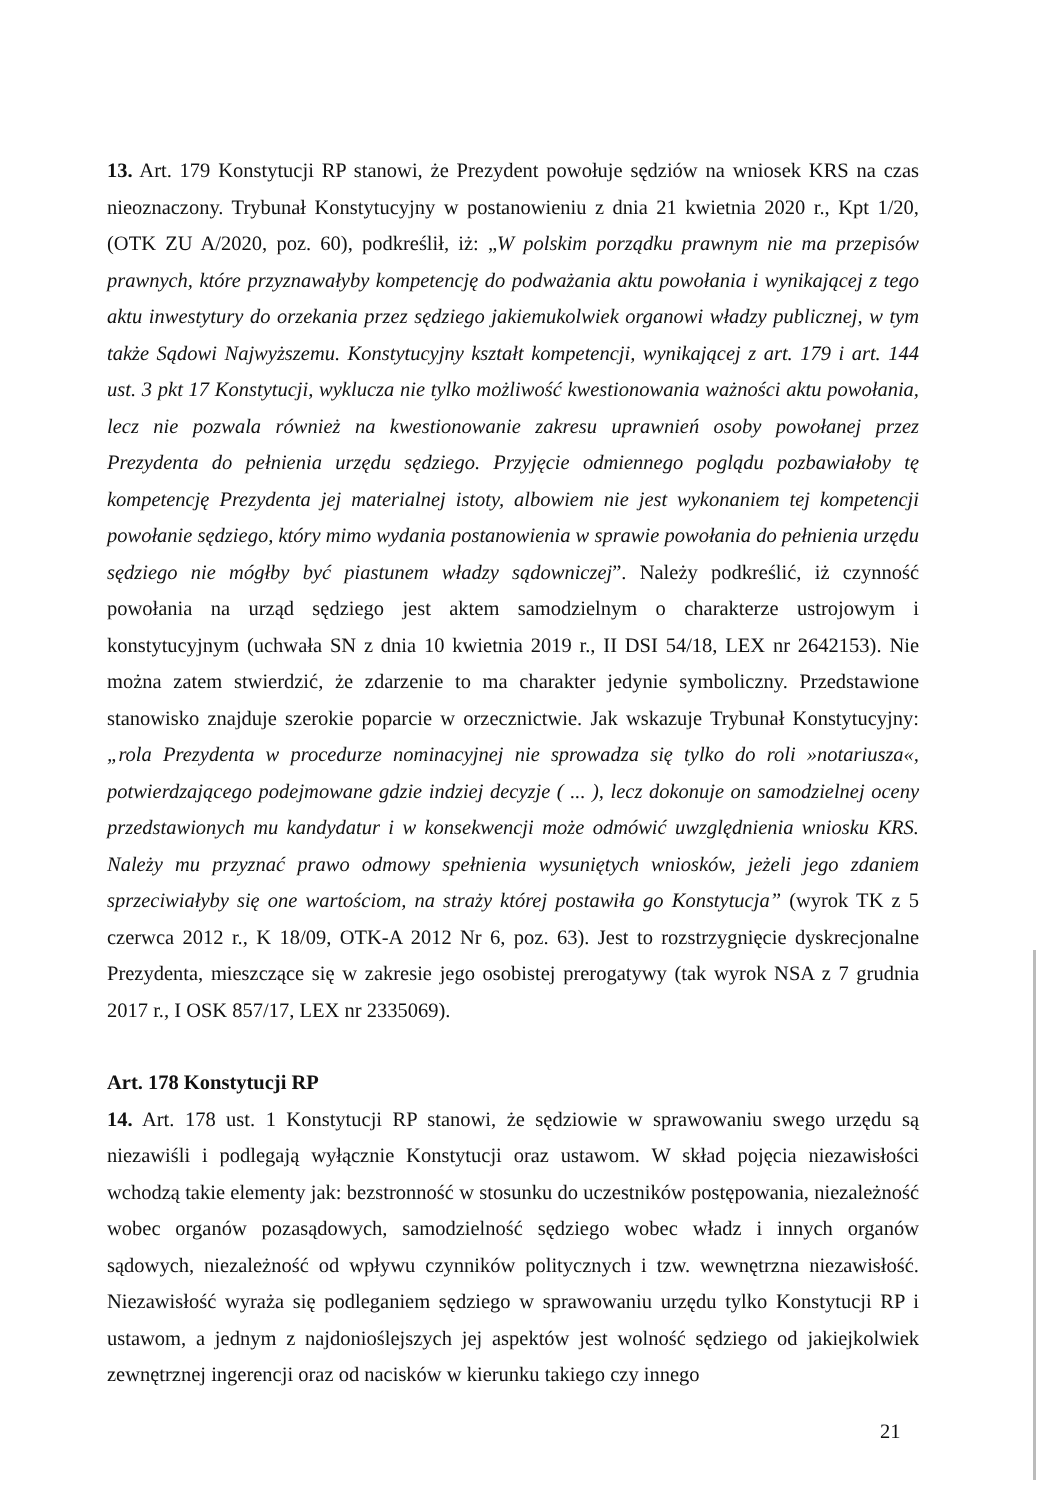13. Art. 179 Konstytucji RP stanowi, że Prezydent powołuje sędziów na wniosek KRS na czas nieoznaczony. Trybunał Konstytucyjny w postanowieniu z dnia 21 kwietnia 2020 r., Kpt 1/20, (OTK ZU A/2020, poz. 60), podkreślił, iż: „W polskim porządku prawnym nie ma przepisów prawnych, które przyznawałyby kompetencję do podważania aktu powołania i wynikającej z tego aktu inwestytury do orzekania przez sędziego jakiemukolwiek organowi władzy publicznej, w tym także Sądowi Najwyższemu. Konstytucyjny kształt kompetencji, wynikającej z art. 179 i art. 144 ust. 3 pkt 17 Konstytucji, wyklucza nie tylko możliwość kwestionowania ważności aktu powołania, lecz nie pozwala również na kwestionowanie zakresu uprawnień osoby powołanej przez Prezydenta do pełnienia urzędu sędziego. Przyjęcie odmiennego poglądu pozbawiałoby tę kompetencję Prezydenta jej materialnej istoty, albowiem nie jest wykonaniem tej kompetencji powołanie sędziego, który mimo wydania postanowienia w sprawie powołania do pełnienia urzędu sędziego nie mógłby być piastunem władzy sądowniczej”. Należy podkreślić, iż czynność powołania na urząd sędziego jest aktem samodzielnym o charakterze ustrojowym i konstytucyjnym (uchwała SN z dnia 10 kwietnia 2019 r., II DSI 54/18, LEX nr 2642153). Nie można zatem stwierdzić, że zdarzenie to ma charakter jedynie symboliczny. Przedstawione stanowisko znajduje szerokie poparcie w orzecznictwie. Jak wskazuje Trybunał Konstytucyjny: „rola Prezydenta w procedurze nominacyjnej nie sprowadza się tylko do roli »notariusza«, potwierdzającego podejmowane gdzie indziej decyzje ( ... ), lecz dokonuje on samodzielnej oceny przedstawionych mu kandydatur i w konsekwencji może odmówić uwzględnienia wniosku KRS. Należy mu przyznać prawo odmowy spełnienia wysuniętych wniosków, jeżeli jego zdaniem sprzeciwiałyby się one wartościom, na straży której postawiła go Konstytucja” (wyrok TK z 5 czerwca 2012 r., K 18/09, OTK-A 2012 Nr 6, poz. 63). Jest to rozstrzygnięcie dyskrecjonalne Prezydenta, mieszczące się w zakresie jego osobistej prerogatywy (tak wyrok NSA z 7 grudnia 2017 r., I OSK 857/17, LEX nr 2335069).
Art. 178 Konstytucji RP
14. Art. 178 ust. 1 Konstytucji RP stanowi, że sędziowie w sprawowaniu swego urzędu są niezawiśli i podlegają wyłącznie Konstytucji oraz ustawom. W skład pojęcia niezawisłości wchodzą takie elementy jak: bezstronność w stosunku do uczestników postępowania, niezależność wobec organów pozasądowych, samodzielność sędziego wobec władz i innych organów sądowych, niezależność od wpływu czynników politycznych i tzw. wewnętrzna niezawisłość. Niezawisłość wyraża się podleganiem sędziego w sprawowaniu urzędu tylko Konstytucji RP i ustawom, a jednym z najdonioślejszych jej aspektów jest wolność sędziego od jakiejkolwiek zewnętrznej ingerencji oraz od nacisków w kierunku takiego czy innego
21